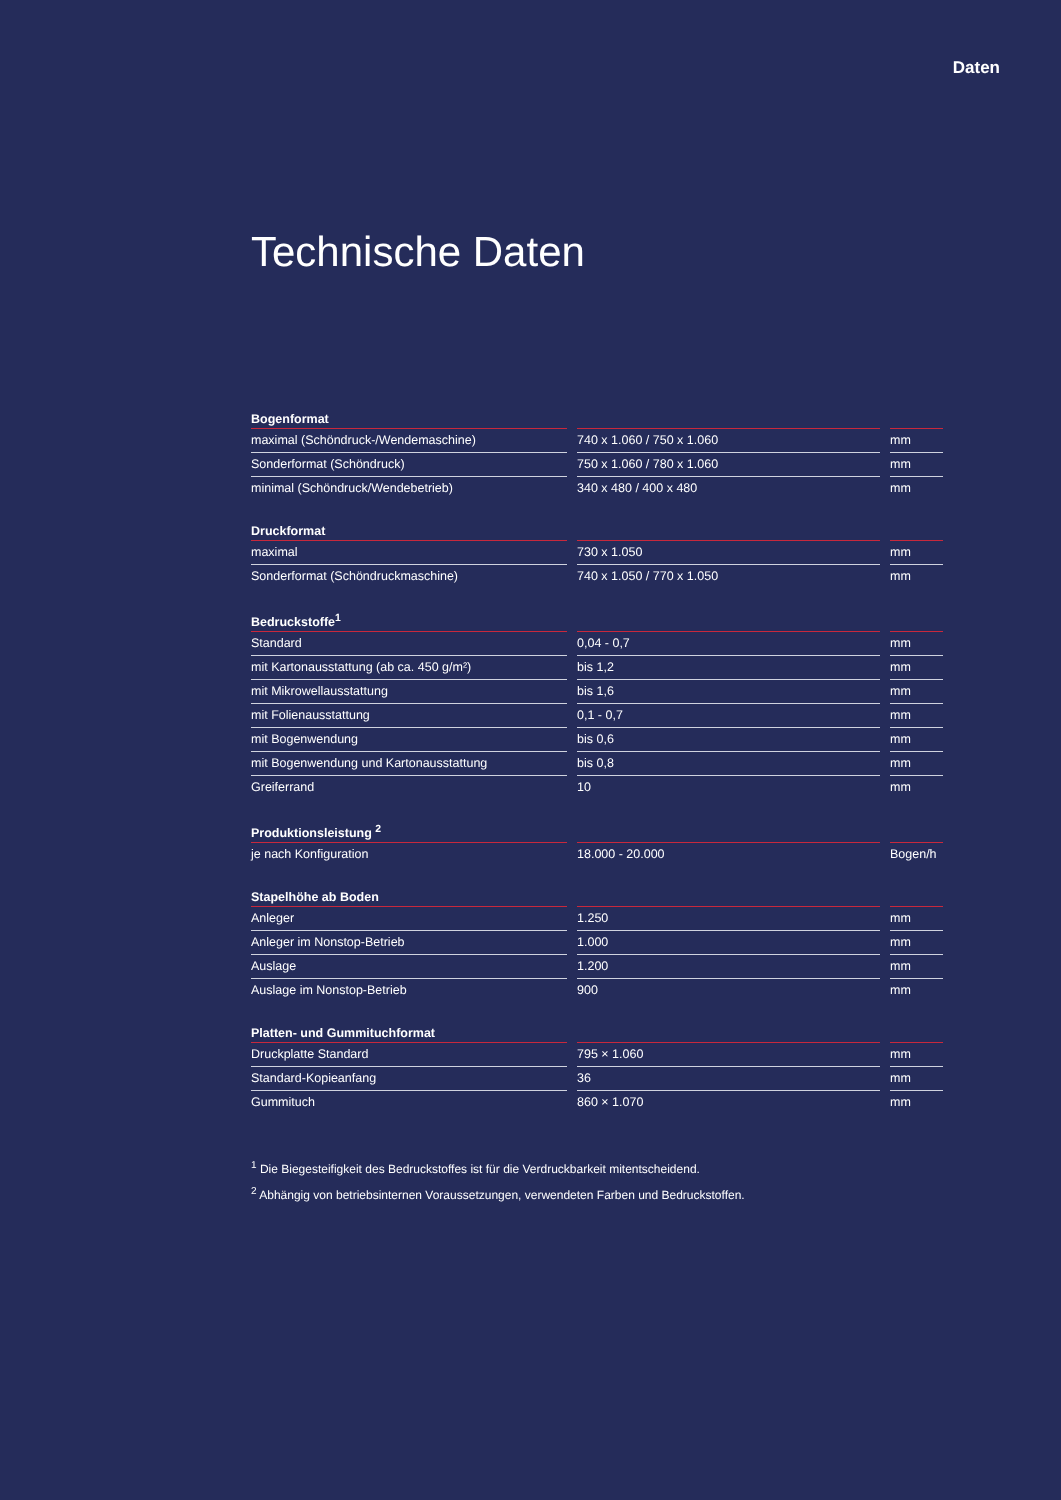Daten
Technische Daten
| Bogenformat | | |
| --- | --- | --- |
| maximal (Schöndruck-/Wendemaschine) | 740 x 1.060 / 750 x 1.060 | mm |
| Sonderformat (Schöndruck) | 750 x 1.060 / 780 x 1.060 | mm |
| minimal (Schöndruck/Wendebetrieb) | 340 x 480 / 400 x 480 | mm |
| Druckformat | | |
| --- | --- | --- |
| maximal | 730 x 1.050 | mm |
| Sonderformat (Schöndruckmaschine) | 740 x 1.050 / 770 x 1.050 | mm |
| Bedruckstoffe<sup>1</sup> | | |
| --- | --- | --- |
| Standard | 0,04 - 0,7 | mm |
| mit Kartonausstattung (ab ca. 450 g/m²) | bis 1,2 | mm |
| mit Mikrowellausstattung | bis 1,6 | mm |
| mit Folienausstattung | 0,1 - 0,7 | mm |
| mit Bogenwendung | bis 0,6 | mm |
| mit Bogenwendung und Kartonausstattung | bis 0,8 | mm |
| Greiferrand | 10 | mm |
| Produktionsleistung <sup>2</sup> | | |
| --- | --- | --- |
| je nach Konfiguration | 18.000 - 20.000 | Bogen/h |
| Stapelhöhe ab Boden | | |
| --- | --- | --- |
| Anleger | 1.250 | mm |
| Anleger im Nonstop-Betrieb | 1.000 | mm |
| Auslage | 1.200 | mm |
| Auslage im Nonstop-Betrieb | 900 | mm |
| Platten- und Gummituchformat | | |
| --- | --- | --- |
| Druckplatte Standard | 795 × 1.060 | mm |
| Standard-Kopieanfang | 36 | mm |
| Gummituch | 860 × 1.070 | mm |
<sup>1</sup> Die Biegesteifigkeit des Bedruckstoffes ist für die Verdruckbarkeit mitentscheidend.
<sup>2</sup> Abhängig von betriebsinternen Voraussetzungen, verwendeten Farben und Bedruckstoffen.